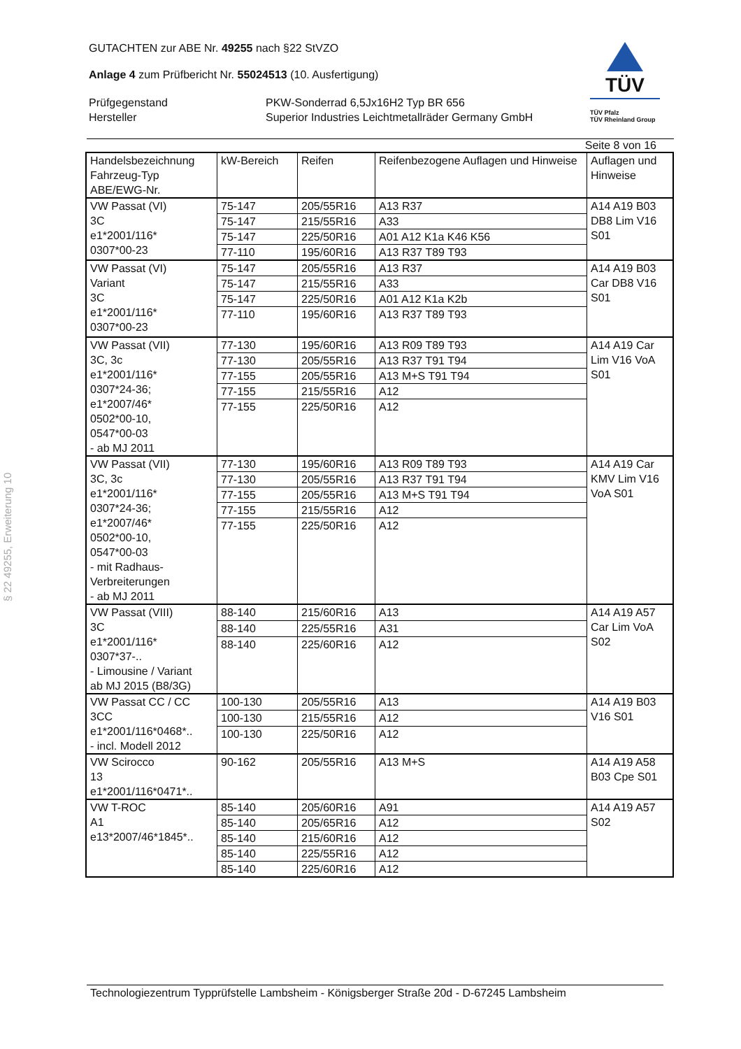TÜV
TÜV Pfalz
TÜV Rheinland Group
GUTACHTEN zur ABE Nr. 49255 nach §22 StVZO
Anlage 4 zum Prüfbericht Nr. 55024513 (10. Ausfertigung)
Prüfgegenstand
Hersteller
PKW-Sonderrad 6,5Jx16H2 Typ BR 656
Superior Industries Leichtmetallräder Germany GmbH
Seite 8 von 16
| Handelsbezeichnung Fahrzeug-Typ ABE/EWG-Nr. | kW-Bereich | Reifen | Reifenbezogene Auflagen und Hinweise | Auflagen und Hinweise |
| --- | --- | --- | --- | --- |
| VW Passat (VI) 3C e1*2001/116* 0307*00-23 | 75-147 | 205/55R16 | A13 R37 | A14 A19 B03 DB8 Lim V16 S01 |
| | 75-147 | 215/55R16 | A33 | |
| | 75-147 | 225/50R16 | A01 A12 K1a K46 K56 | |
| | 77-110 | 195/60R16 | A13 R37 T89 T93 | |
| VW Passat (VI) Variant 3C e1*2001/116* 0307*00-23 | 75-147 | 205/55R16 | A13 R37 | A14 A19 B03 Car DB8 V16 S01 |
| | 75-147 | 215/55R16 | A33 | |
| | 75-147 | 225/50R16 | A01 A12 K1a K2b | |
| | 77-110 | 195/60R16 | A13 R37 T89 T93 | |
| VW Passat (VII) 3C, 3c e1*2001/116* 0307*24-36; e1*2007/46* 0502*00-10, 0547*00-03 - ab MJ 2011 | 77-130 | 195/60R16 | A13 R09 T89 T93 | A14 A19 Car Lim V16 VoA S01 |
| | 77-130 | 205/55R16 | A13 R37 T91 T94 | |
| | 77-155 | 205/55R16 | A13 M+S T91 T94 | |
| | 77-155 | 215/55R16 | A12 | |
| | 77-155 | 225/50R16 | A12 | |
| VW Passat (VII) 3C, 3c e1*2001/116* 0307*24-36; e1*2007/46* 0502*00-10, 0547*00-03 - mit Radhaus- Verbreiterungen - ab MJ 2011 | 77-130 | 195/60R16 | A13 R09 T89 T93 | A14 A19 Car KMV Lim V16 VoA S01 |
| | 77-130 | 205/55R16 | A13 R37 T91 T94 | |
| | 77-155 | 205/55R16 | A13 M+S T91 T94 | |
| | 77-155 | 215/55R16 | A12 | |
| | 77-155 | 225/50R16 | A12 | |
| VW Passat (VIII) 3C e1*2001/116* 0307*37-.. - Limousine / Variant ab MJ 2015 (B8/3G) | 88-140 | 215/60R16 | A13 | A14 A19 A57 Car Lim VoA S02 |
| | 88-140 | 225/55R16 | A31 | |
| | 88-140 | 225/60R16 | A12 | |
| VW Passat CC / CC 3CC e1*2001/116*0468*.. - incl. Modell 2012 | 100-130 | 205/55R16 | A13 | A14 A19 B03 V16 S01 |
| | 100-130 | 215/55R16 | A12 | |
| | 100-130 | 225/50R16 | A12 | |
| VW Scirocco 13 e1*2001/116*0471*.. | 90-162 | 205/55R16 | A13 M+S | A14 A19 A58 B03 Cpe S01 |
| VW T-ROC A1 e13*2007/46*1845*.. | 85-140 | 205/60R16 | A91 | A14 A19 A57 S02 |
| | 85-140 | 205/65R16 | A12 | |
| | 85-140 | 215/60R16 | A12 | |
| | 85-140 | 225/55R16 | A12 | |
| | 85-140 | 225/60R16 | A12 | |
§ 22 49255, Erweiterung 10
Technologiezentrum Typprüfstelle Lambsheim - Königsberger Straße 20d - D-67245 Lambsheim